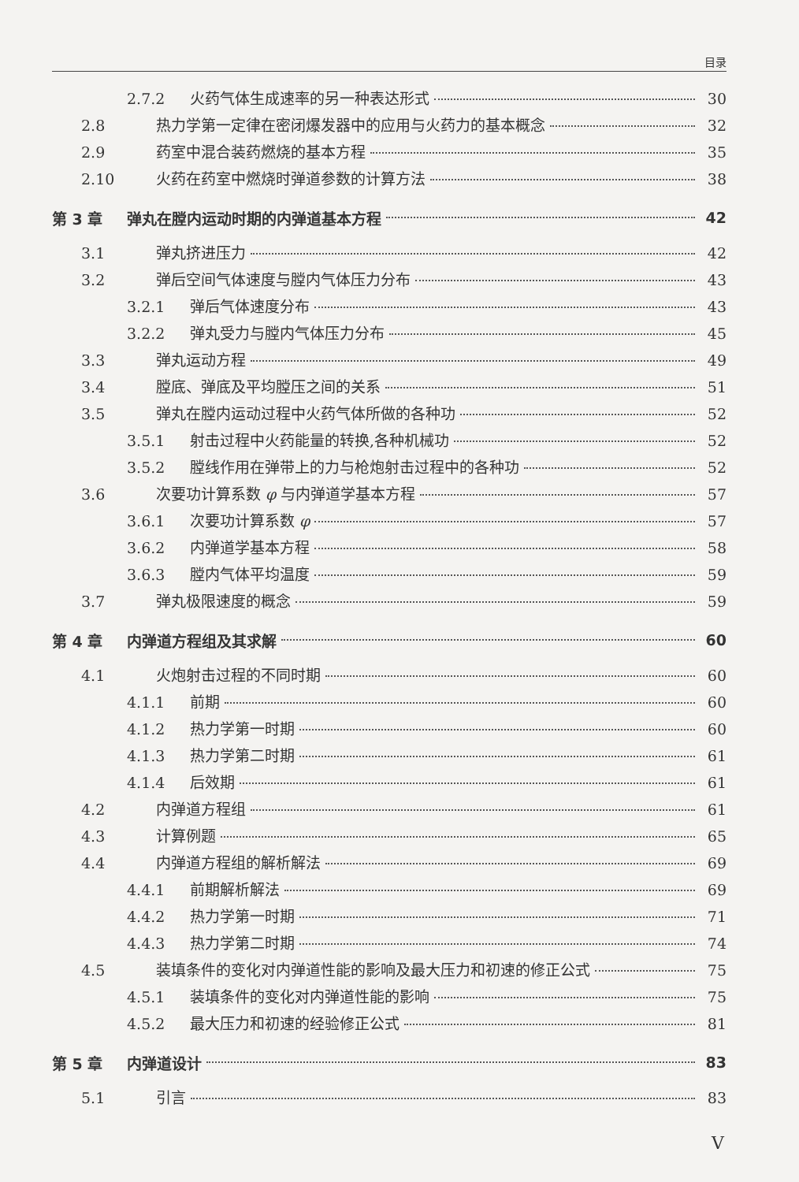目录
2.7.2 火药气体生成速率的另一种表达形式 30
2.8 热力学第一定律在密闭爆发器中的应用与火药力的基本概念 32
2.9 药室中混合装药燃烧的基本方程 35
2.10 火药在药室中燃烧时弹道参数的计算方法 38
第 3 章 弹丸在膛内运动时期的内弹道基本方程 42
3.1 弹丸挤进压力 42
3.2 弹后空间气体速度与膛内气体压力分布 43
3.2.1 弹后气体速度分布 43
3.2.2 弹丸受力与膛内气体压力分布 45
3.3 弹丸运动方程 49
3.4 膛底、弹底及平均膛压之间的关系 51
3.5 弹丸在膛内运动过程中火药气体所做的各种功 52
3.5.1 射击过程中火药能量的转换,各种机械功 52
3.5.2 膛线作用在弹带上的力与枪炮射击过程中的各种功 52
3.6 次要功计算系数 φ 与内弹道学基本方程 57
3.6.1 次要功计算系数 φ 57
3.6.2 内弹道学基本方程 58
3.6.3 膛内气体平均温度 59
3.7 弹丸极限速度的概念 59
第 4 章 内弹道方程组及其求解 60
4.1 火炮射击过程的不同时期 60
4.1.1 前期 60
4.1.2 热力学第一时期 60
4.1.3 热力学第二时期 61
4.1.4 后效期 61
4.2 内弹道方程组 61
4.3 计算例题 65
4.4 内弹道方程组的解析解法 69
4.4.1 前期解析解法 69
4.4.2 热力学第一时期 71
4.4.3 热力学第二时期 74
4.5 装填条件的变化对内弹道性能的影响及最大压力和初速的修正公式 75
4.5.1 装填条件的变化对内弹道性能的影响 75
4.5.2 最大压力和初速的经验修正公式 81
第 5 章 内弹道设计 83
5.1 引言 83
V